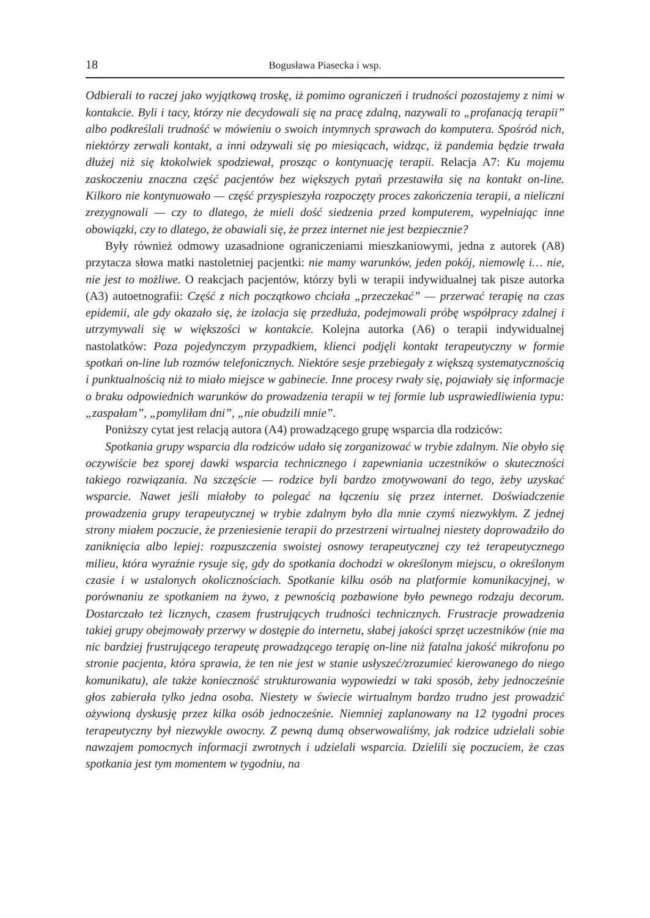18 Bogusława Piasecka i wsp.
Odbierali to raczej jako wyjątkową troskę, iż pomimo ograniczeń i trudności pozostajemy z nimi w kontakcie. Byli i tacy, którzy nie decydowali się na pracę zdalną, nazywali to „profanacją terapii” albo podkreślali trudność w mówieniu o swoich intymnych sprawach do komputera. Spośród nich, niektórzy zerwali kontakt, a inni odzywali się po miesiącach, widząc, iż pandemia będzie trwała dłużej niż się ktokolwiek spodziewał, prosząc o kontynuację terapii. Relacja A7: Ku mojemu zaskoczeniu znaczna część pacjentów bez większych pytań przestawiła się na kontakt on-line. Kilkoro nie kontynuowało — część przyspieszyła rozpoczęty proces zakończenia terapii, a nieliczni zrezygnowali — czy to dlatego, że mieli dość siedzenia przed komputerem, wypełniając inne obowiązki, czy to dlatego, że obawiali się, że przez internet nie jest bezpiecznie?
Były również odmowy uzasadnione ograniczeniami mieszkaniowymi, jedna z autorek (A8) przytacza słowa matki nastoletniej pacjentki: nie mamy warunków, jeden pokój, niemowlę i… nie, nie jest to możliwe. O reakcjach pacjentów, którzy byli w terapii indywidualnej tak pisze autorka (A3) autoetnografii: Część z nich początkowo chciała „przeczekać” — przerwać terapię na czas epidemii, ale gdy okazało się, że izolacja się przedłuża, podejmowali próbę współpracy zdalnej i utrzymywali się w większości w kontakcie. Kolejna autorka (A6) o terapii indywidualnej nastolatków: Poza pojedynczym przypadkiem, klienci podjęli kontakt terapeutyczny w formie spotkań on-line lub rozmów telefonicznych. Niektóre sesje przebiegały z większą systematycznością i punktualnością niż to miało miejsce w gabinecie. Inne procesy rwały się, pojawiały się informacje o braku odpowiednich warunków do prowadzenia terapii w tej formie lub usprawiedliwienia typu: „zaspałam”, „pomyliłam dni”, „nie obudzili mnie”.
Poniższy cytat jest relacją autora (A4) prowadzącego grupę wsparcia dla rodziców:
Spotkania grupy wsparcia dla rodziców udało się zorganizować w trybie zdalnym. Nie obyło się oczywiście bez sporej dawki wsparcia technicznego i zapewniania uczestników o skuteczności takiego rozwiązania. Na szczęście — rodzice byli bardzo zmotywowani do tego, żeby uzyskać wsparcie. Nawet jeśli miałoby to polegać na łączeniu się przez internet. Doświadczenie prowadzenia grupy terapeutycznej w trybie zdalnym było dla mnie czymś niezwykłym. Z jednej strony miałem poczucie, że przeniesienie terapii do przestrzeni wirtualnej niestety doprowadziło do zaniknięcia albo lepiej: rozpuszczenia swoistej osnowy terapeutycznej czy też terapeutycznego milieu, która wyraźnie rysuje się, gdy do spotkania dochodzi w określonym miejscu, o określonym czasie i w ustalonych okolicznościach. Spotkanie kilku osób na platformie komunikacyjnej, w porównaniu ze spotkaniem na żywo, z pewnością pozbawione było pewnego rodzaju decorum. Dostarczało też licznych, czasem frustrujących trudności technicznych. Frustracje prowadzenia takiej grupy obejmowały przerwy w dostępie do internetu, słabej jakości sprzęt uczestników (nie ma nic bardziej frustrującego terapeutę prowadzącego terapię on-line niż fatalna jakość mikrofonu po stronie pacjenta, która sprawia, że ten nie jest w stanie usłyszeć/zrozumieć kierowanego do niego komunikatu), ale także konieczność strukturowania wypowiedzi w taki sposób, żeby jednocześnie głos zabierała tylko jedna osoba. Niestety w świecie wirtualnym bardzo trudno jest prowadzić ożywioną dyskusję przez kilka osób jednocześnie. Niemniej zaplanowany na 12 tygodni proces terapeutyczny był niezwykle owocny. Z pewną dumą obserwowaliśmy, jak rodzice udzielali sobie nawzajem pomocnych informacji zwrotnych i udzielali wsparcia. Dzielili się poczuciem, że czas spotkania jest tym momentem w tygodniu, na